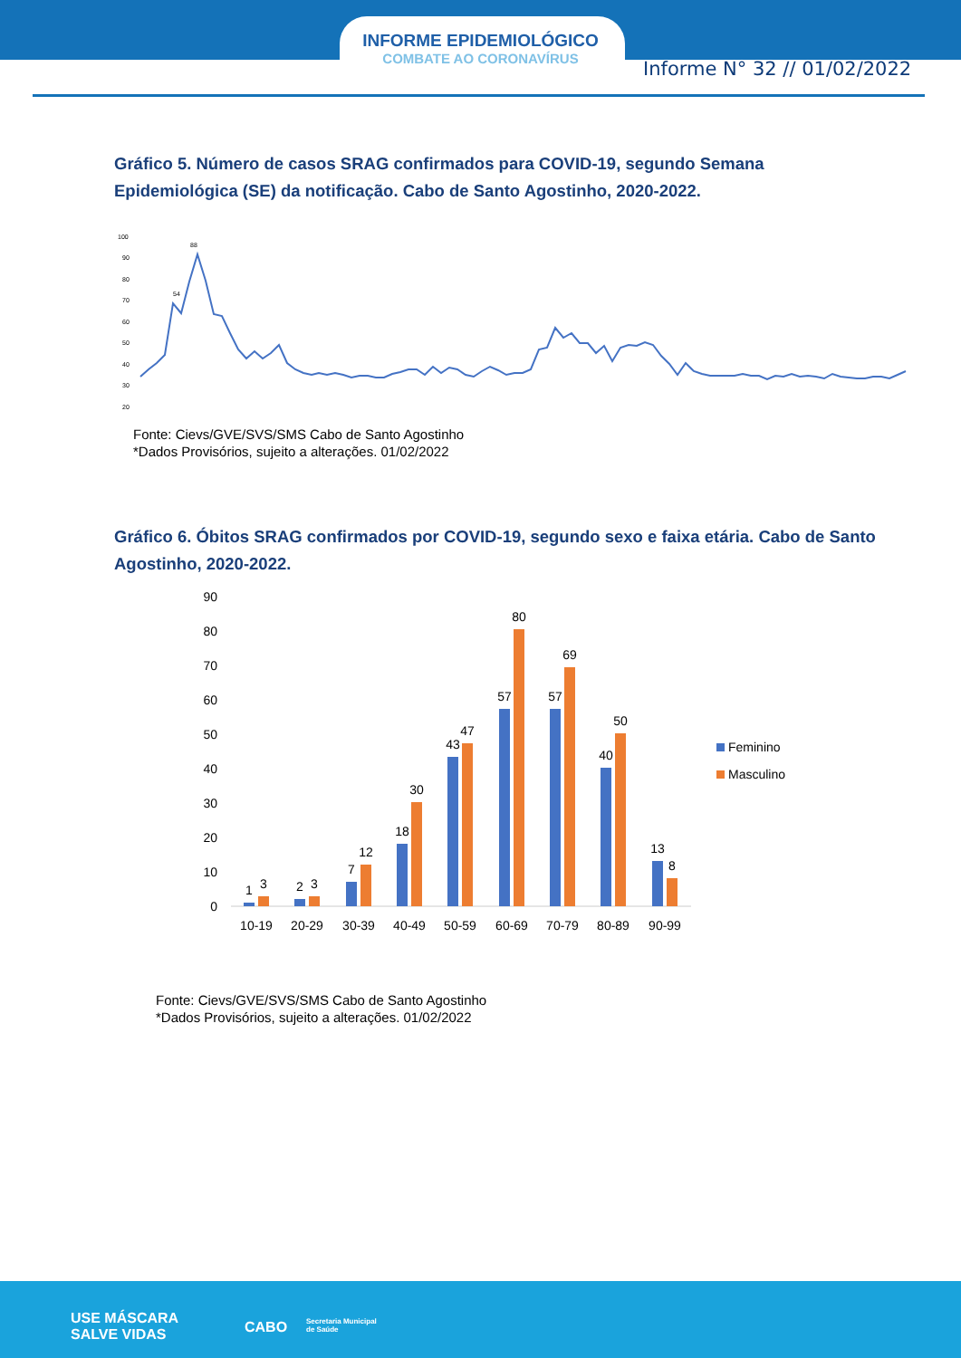INFORME EPIDEMIOLÓGICO
COMBATE AO CORONAVÍRUS
Informe N° 32 // 01/02/2022
Gráfico 5. Número de casos SRAG confirmados para COVID-19, segundo Semana Epidemiológica (SE) da notificação. Cabo de Santo Agostinho, 2020-2022.
100
90
80
70
60
50
40
30
20
88
54
Fonte: Cievs/GVE/SVS/SMS Cabo de Santo Agostinho
*Dados Provisórios, sujeito a alterações. 01/02/2022
Gráfico 6. Óbitos SRAG confirmados por COVID-19, segundo sexo e faixa etária. Cabo de Santo Agostinho, 2020-2022.
90
80
70
60
50
40
30
20
10
0
1
3
2
3
7
12
18
30
43
47
57
80
57
69
40
50
13
8
10-19
20-29
30-39
40-49
50-59
60-69
70-79
80-89
90-99
Feminino
Masculino
Fonte: Cievs/GVE/SVS/SMS Cabo de Santo Agostinho
*Dados Provisórios, sujeito a alterações. 01/02/2022
USE MÁSCARA
SALVE VIDAS
CABO
Secretaria Municipal
de Saúde